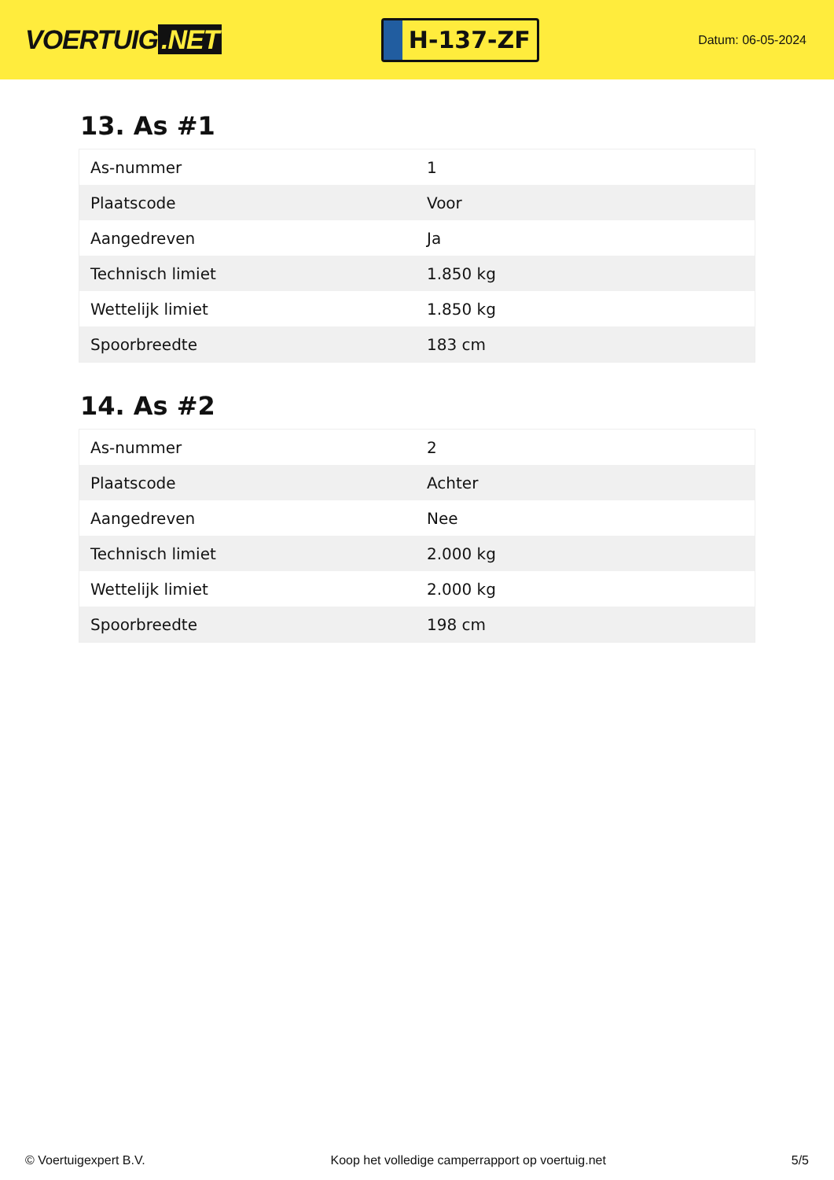VOERTUIG.NET
H-137-ZF
Datum: 06-05-2024
13. As #1
| As-nummer | 1 |
| Plaatscode | Voor |
| Aangedreven | Ja |
| Technisch limiet | 1.850 kg |
| Wettelijk limiet | 1.850 kg |
| Spoorbreedte | 183 cm |
14. As #2
| As-nummer | 2 |
| Plaatscode | Achter |
| Aangedreven | Nee |
| Technisch limiet | 2.000 kg |
| Wettelijk limiet | 2.000 kg |
| Spoorbreedte | 198 cm |
© Voertuigexpert B.V. Koop het volledige camperrapport op voertuig.net 5/5